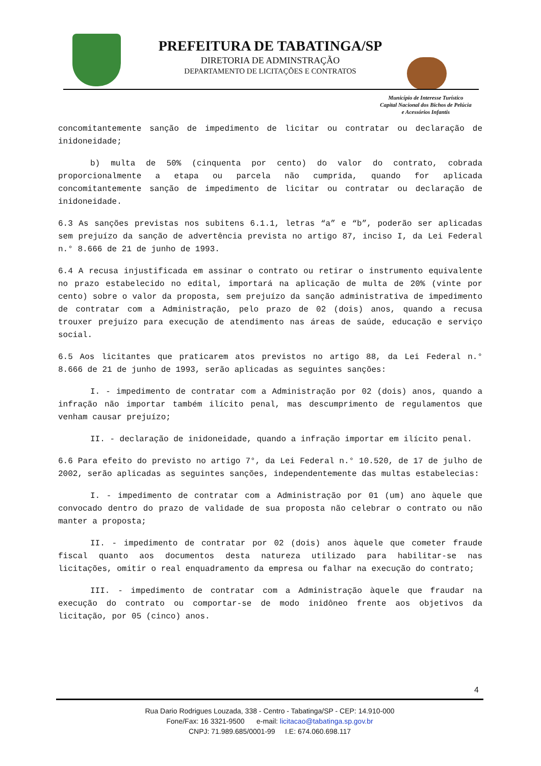PREFEITURA DE TABATINGA/SP
DIRETORIA DE ADMINSTRAÇÃO
DEPARTAMENTO DE LICITAÇÕES E CONTRATOS
Município de Interesse Turístico
Capital Nacional dos Bichos de Pelúcia
e Acessórios Infantis
concomitantemente sanção de impedimento de licitar ou contratar ou declaração de inidoneidade;
b) multa de 50% (cinquenta por cento) do valor do contrato, cobrada proporcionalmente a etapa ou parcela não cumprida, quando for aplicada concomitantemente sanção de impedimento de licitar ou contratar ou declaração de inidoneidade.
6.3 As sanções previstas nos subitens 6.1.1, letras “a” e “b”, poderão ser aplicadas sem prejuízo da sanção de advertência prevista no artigo 87, inciso I, da Lei Federal n.° 8.666 de 21 de junho de 1993.
6.4 A recusa injustificada em assinar o contrato ou retirar o instrumento equivalente no prazo estabelecido no edital, importará na aplicação de multa de 20% (vinte por cento) sobre o valor da proposta, sem prejuízo da sanção administrativa de impedimento de contratar com a Administração, pelo prazo de 02 (dois) anos, quando a recusa trouxer prejuízo para execução de atendimento nas áreas de saúde, educação e serviço social.
6.5 Aos licitantes que praticarem atos previstos no artigo 88, da Lei Federal n.° 8.666 de 21 de junho de 1993, serão aplicadas as seguintes sanções:
I. - impedimento de contratar com a Administração por 02 (dois) anos, quando a infração não importar também ilícito penal, mas descumprimento de regulamentos que venham causar prejuízo;
II. - declaração de inidoneidade, quando a infração importar em ilícito penal.
6.6 Para efeito do previsto no artigo 7°, da Lei Federal n.° 10.520, de 17 de julho de 2002, serão aplicadas as seguintes sanções, independentemente das multas estabelecias:
I. - impedimento de contratar com a Administração por 01 (um) ano àquele que convocado dentro do prazo de validade de sua proposta não celebrar o contrato ou não manter a proposta;
II. - impedimento de contratar por 02 (dois) anos àquele que cometer fraude fiscal quanto aos documentos desta natureza utilizado para habilitar-se nas licitações, omitir o real enquadramento da empresa ou falhar na execução do contrato;
III. - impedimento de contratar com a Administração àquele que fraudar na execução do contrato ou comportar-se de modo inidôneo frente aos objetivos da licitação, por 05 (cinco) anos.
4
Rua Dario Rodrigues Louzada, 338 - Centro - Tabatinga/SP - CEP: 14.910-000
Fone/Fax: 16 3321-9500 e-mail: licitacao@tabatinga.sp.gov.br
CNPJ: 71.989.685/0001-99 I.E: 674.060.698.117